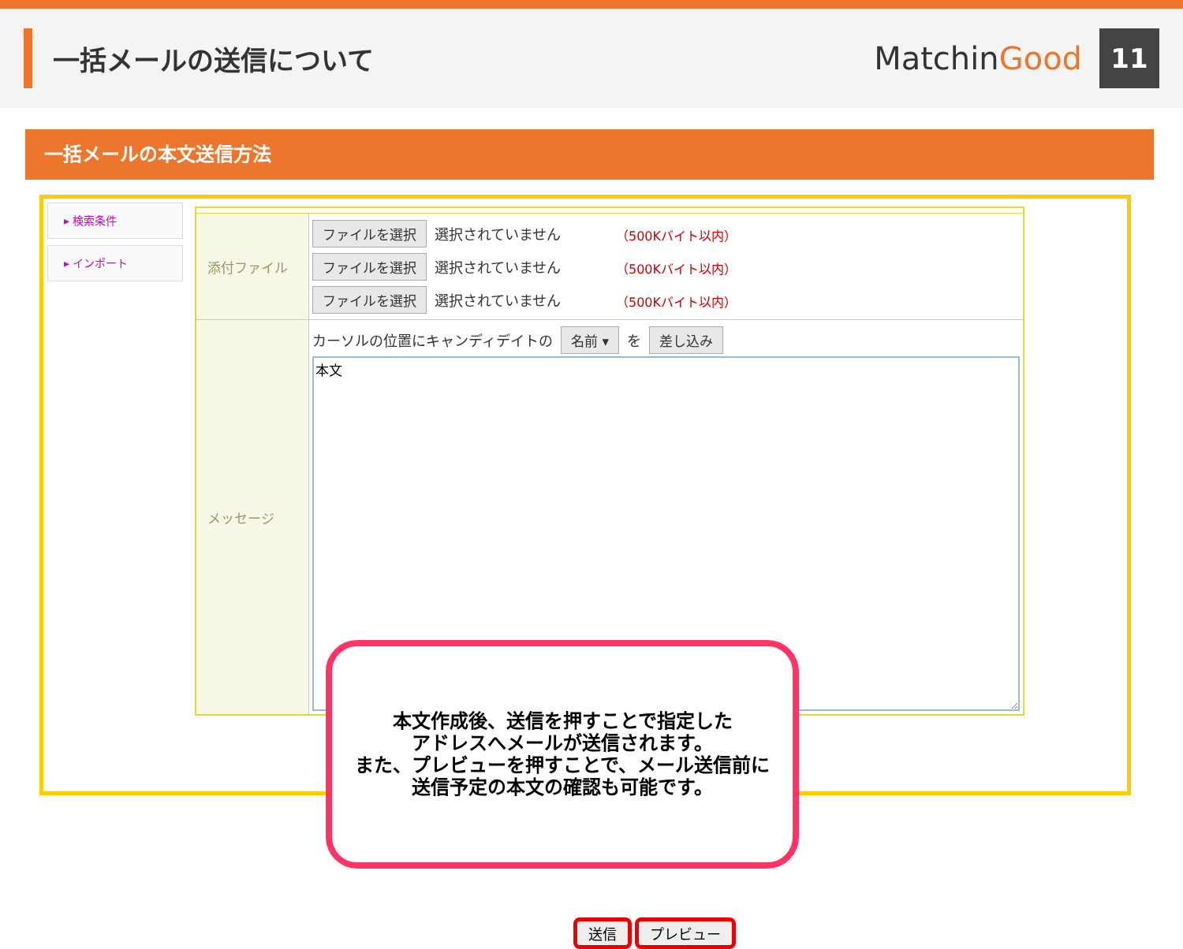一括メールの送信について
MatchinGood
11
一括メールの本文送信方法
▸ 検索条件
▸ インポート
添付ファイル
ファイルを選択 選択されていません （500Kバイト以内）
ファイルを選択 選択されていません （500Kバイト以内）
ファイルを選択 選択されていません （500Kバイト以内）
メッセージ
カーソルの位置にキャンディデイトの 名前 ▾ を 差し込み
本文
本文作成後、送信を押すことで指定した
アドレスへメールが送信されます。
また、プレビューを押すことで、メール送信前に
送信予定の本文の確認も可能です。
送信 プレビュー